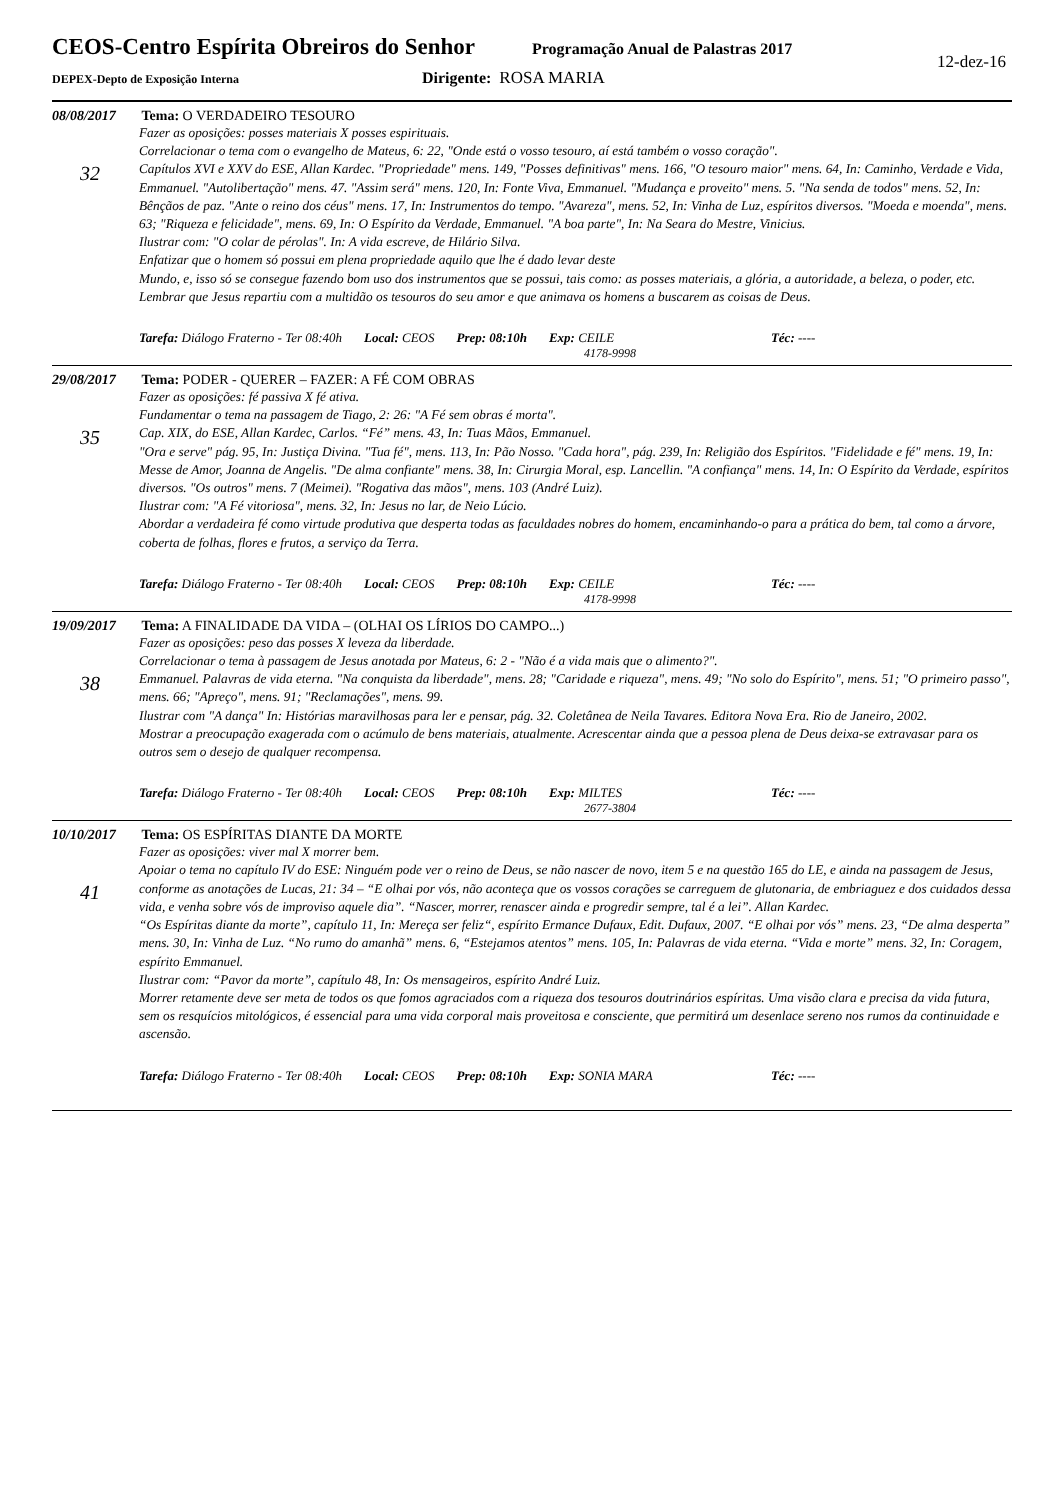CEOS-Centro Espírita Obreiros do Senhor Programação Anual de Palastras 2017
DEPEX-Depto de Exposição Interna Dirigente: ROSA MARIA
12-dez-16
08/08/2017 Tema: O VERDADEIRO TESOURO
32
Fazer as oposições: posses materiais X posses espirituais.
Correlacionar o tema com o evangelho de Mateus, 6: 22, "Onde está o vosso tesouro, aí está também o vosso coração".
Capítulos XVI e XXV do ESE, Allan Kardec. "Propriedade" mens. 149, "Posses definitivas" mens. 166, "O tesouro maior" mens. 64, In: Caminho, Verdade e Vida, Emmanuel. "Autolibertação" mens. 47. "Assim será" mens. 120, In: Fonte Viva, Emmanuel. "Mudança e proveito" mens. 5. "Na senda de todos" mens. 52, In: Bênçãos de paz. "Ante o reino dos céus" mens. 17, In: Instrumentos do tempo. "Avareza", mens. 52, In: Vinha de Luz, espíritos diversos. "Moeda e moenda", mens. 63; "Riqueza e felicidade", mens. 69, In: O Espírito da Verdade, Emmanuel. "A boa parte", In: Na Seara do Mestre, Vinicius.
Ilustrar com: "O colar de pérolas". In: A vida escreve, de Hilário Silva.
Enfatizar que o homem só possui em plena propriedade aquilo que lhe é dado levar deste
Mundo, e, isso só se consegue fazendo bom uso dos instrumentos que se possui, tais como: as posses materiais, a glória, a autoridade, a beleza, o poder, etc. Lembrar que Jesus repartiu com a multidão os tesouros do seu amor e que animava os homens a buscarem as coisas de Deus.
Tarefa: Diálogo Fraterno - Ter 08:40h Local: CEOS Prep: 08:10h Exp: CEILE Téc: ----
4178-9998
29/08/2017 Tema: PODER - QUERER – FAZER: A FÉ COM OBRAS
35
Fazer as oposições: fé passiva X fé ativa.
Fundamentar o tema na passagem de Tiago, 2: 26: "A Fé sem obras é morta".
Cap. XIX, do ESE, Allan Kardec, Carlos. “Fé” mens. 43, In: Tuas Mãos, Emmanuel.
"Ora e serve" pág. 95, In: Justiça Divina. "Tua fé", mens. 113, In: Pão Nosso. "Cada hora", pág. 239, In: Religião dos Espíritos. "Fidelidade e fé" mens. 19, In: Messe de Amor, Joanna de Angelis. "De alma confiante" mens. 38, In: Cirurgia Moral, esp. Lancellin. "A confiança" mens. 14, In: O Espírito da Verdade, espíritos diversos. "Os outros" mens. 7 (Meimei). "Rogativa das mãos", mens. 103 (André Luiz).
Ilustrar com: "A Fé vitoriosa", mens. 32, In: Jesus no lar, de Neio Lúcio.
Abordar a verdadeira fé como virtude produtiva que desperta todas as faculdades nobres do homem, encaminhando-o para a prática do bem, tal como a árvore, coberta de folhas, flores e frutos, a serviço da Terra.
Tarefa: Diálogo Fraterno - Ter 08:40h Local: CEOS Prep: 08:10h Exp: CEILE Téc: ----
4178-9998
19/09/2017 Tema: A FINALIDADE DA VIDA – (OLHAI OS LÍRIOS DO CAMPO...)
38
Fazer as oposições: peso das posses X leveza da liberdade.
Correlacionar o tema à passagem de Jesus anotada por Mateus, 6: 2 - "Não é a vida mais que o alimento?".
Emmanuel. Palavras de vida eterna. "Na conquista da liberdade", mens. 28; "Caridade e riqueza", mens. 49; "No solo do Espírito", mens. 51; "O primeiro passo", mens. 66; "Apreço", mens. 91; "Reclamações", mens. 99.
Ilustrar com "A dança" In: Histórias maravilhosas para ler e pensar, pág. 32. Coletânea de Neila Tavares. Editora Nova Era. Rio de Janeiro, 2002.
Mostrar a preocupação exagerada com o acúmulo de bens materiais, atualmente. Acrescentar ainda que a pessoa plena de Deus deixa-se extravasar para os outros sem o desejo de qualquer recompensa.
Tarefa: Diálogo Fraterno - Ter 08:40h Local: CEOS Prep: 08:10h Exp: MILTES Téc: ----
2677-3804
10/10/2017 Tema: OS ESPÍRITAS DIANTE DA MORTE
41
Fazer as oposições: viver mal X morrer bem.
Apoiar o tema no capítulo IV do ESE: Ninguém pode ver o reino de Deus, se não nascer de novo, item 5 e na questão 165 do LE, e ainda na passagem de Jesus, conforme as anotações de Lucas, 21: 34 – “E olhai por vós, não aconteça que os vossos corações se carreguem de glutonaria, de embriaguez e dos cuidados dessa vida, e venha sobre vós de improviso aquele dia”. “Nascer, morrer, renascer ainda e progredir sempre, tal é a lei”. Allan Kardec.
“Os Espíritas diante da morte”, capítulo 11, In: Mereça ser feliz“, espírito Ermance Dufaux, Edit. Dufaux, 2007. “E olhai por vós” mens. 23, “De alma desperta” mens. 30, In: Vinha de Luz. “No rumo do amanhã” mens. 6, “Estejamos atentos” mens. 105, In: Palavras de vida eterna. “Vida e morte” mens. 32, In: Coragem, espírito Emmanuel.
Ilustrar com: “Pavor da morte”, capítulo 48, In: Os mensageiros, espírito André Luiz.
Morrer retamente deve ser meta de todos os que fomos agraciados com a riqueza dos tesouros doutrinários espíritas. Uma visão clara e precisa da vida futura, sem os resquícios mitológicos, é essencial para uma vida corporal mais proveitosa e consciente, que permitirá um desenlace sereno nos rumos da continuidade e ascensão.
Tarefa: Diálogo Fraterno - Ter 08:40h Local: CEOS Prep: 08:10h Exp: SONIA MARA Téc: ----